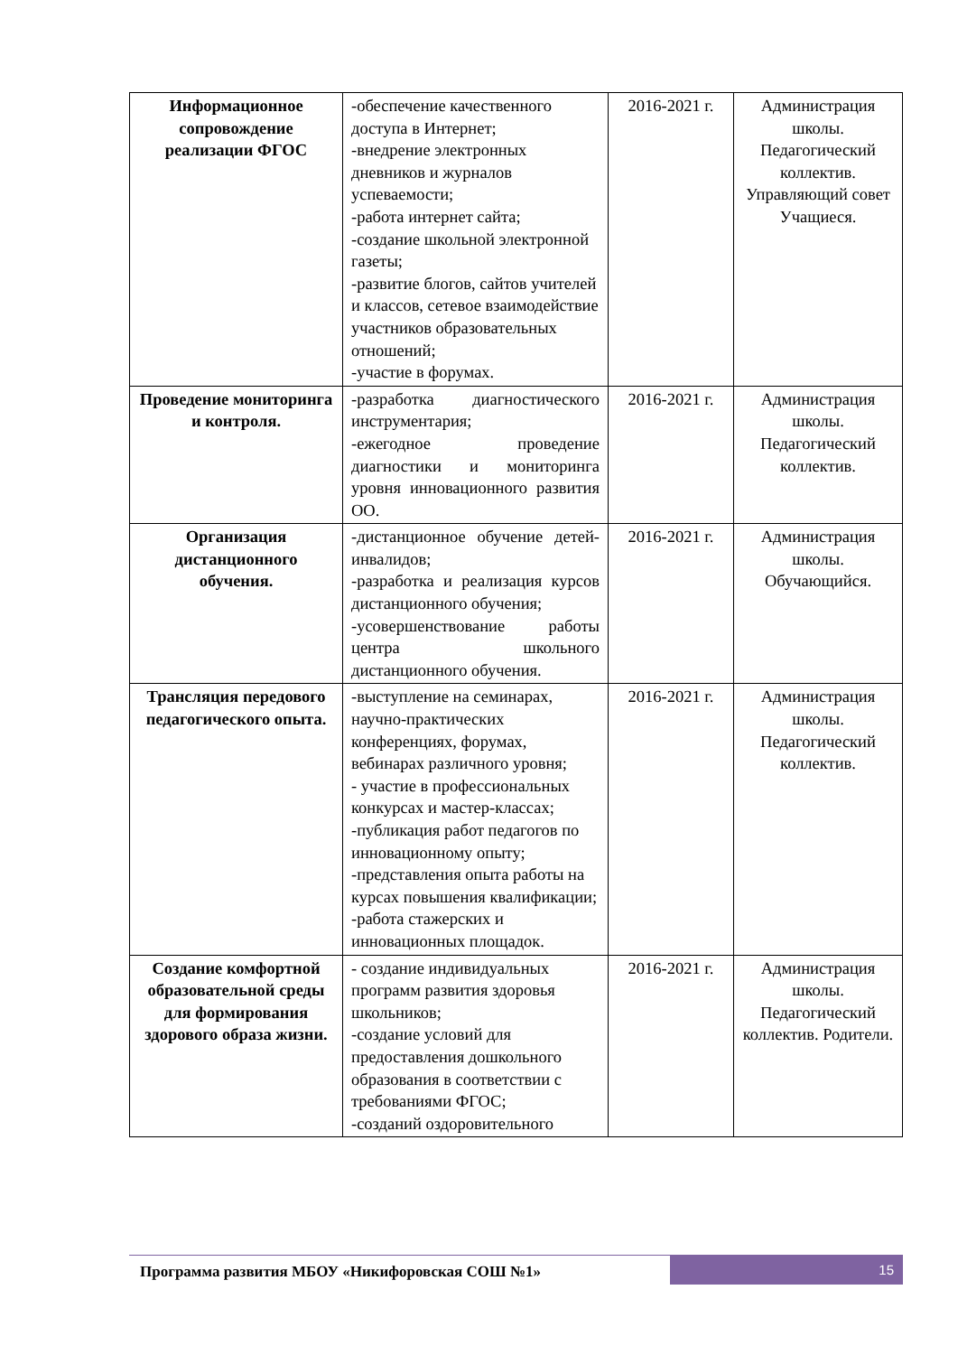| Информационное сопровождение реализации ФГОС | -обеспечение качественного доступа в Интернет; -внедрение электронных дневников и журналов успеваемости; -работа интернет сайта; -создание школьной электронной газеты; -развитие блогов, сайтов учителей и классов, сетевое взаимодействие участников образовательных отношений; -участие в форумах. | 2016-2021 г. | Администрация школы. Педагогический коллектив. Управляющий совет Учащиеся. |
| Проведение мониторинга и контроля. | -разработка диагностического инструментария; -ежегодное проведение диагностики и мониторинга уровня инновационного развития ОО. | 2016-2021 г. | Администрация школы. Педагогический коллектив. |
| Организация дистанционного обучения. | -дистанционное обучение детей-инвалидов; -разработка и реализация курсов дистанционного обучения; -усовершенствование работы центра школьного дистанционного обучения. | 2016-2021 г. | Администрация школы. Обучающийся. |
| Трансляция передового педагогического опыта. | -выступление на семинарах, научно-практических конференциях, форумах, вебинарах различного уровня; - участие в профессиональных конкурсах и мастер-классах; -публикация работ педагогов по инновационному опыту; -представления опыта работы на курсах повышения квалификации; -работа стажерских и инновационных площадок. | 2016-2021 г. | Администрация школы. Педагогический коллектив. |
| Создание комфортной образовательной среды для формирования здорового образа жизни. | - создание индивидуальных программ развития здоровья школьников; -создание условий для предоставления дошкольного образования в соответствии с требованиями ФГОС; -созданий оздоровительного | 2016-2021 г. | Администрация школы. Педагогический коллектив. Родители. |
Программа развития МБОУ «Никифоровская СОШ №1»
15